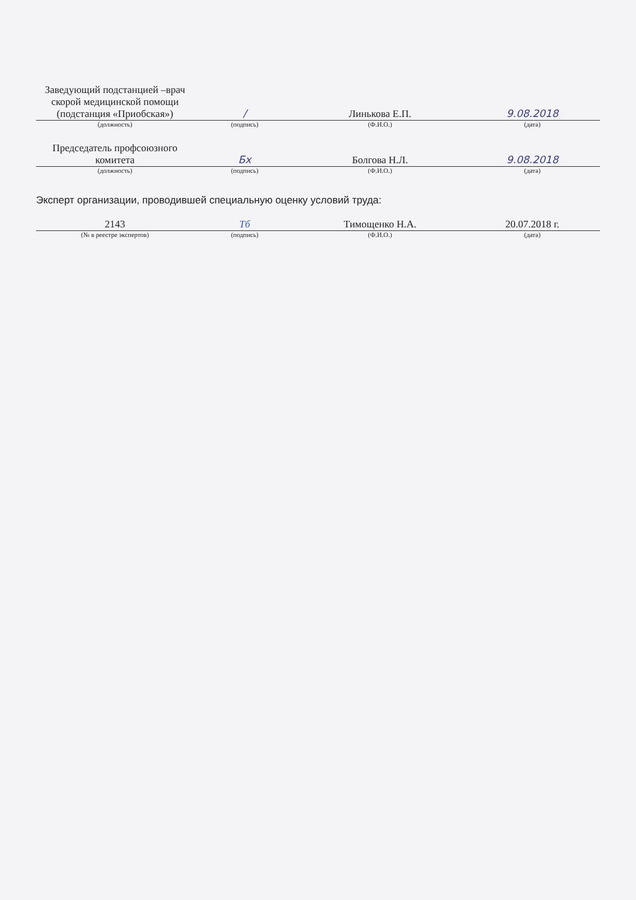| Заведующий подстанцией –врач скорой медицинской помощи (подстанция «Приобская») | / | Линькова Е.П. | 9.08.2018 |
| (должность) | (подпись) | (Ф.И.О.) | (дата) |
| Председатель профсоюзного комитета | Бх | Болгова Н.Л. | 9.08.2018 |
| (должность) | (подпись) | (Ф.И.О.) | (дата) |
Эксперт организации, проводившей специальную оценку условий труда:
| 2143 | Тб | Тимощенко Н.А. | 20.07.2018 г. |
| (№ в реестре экспертов) | (подпись) | (Ф.И.О.) | (дата) |